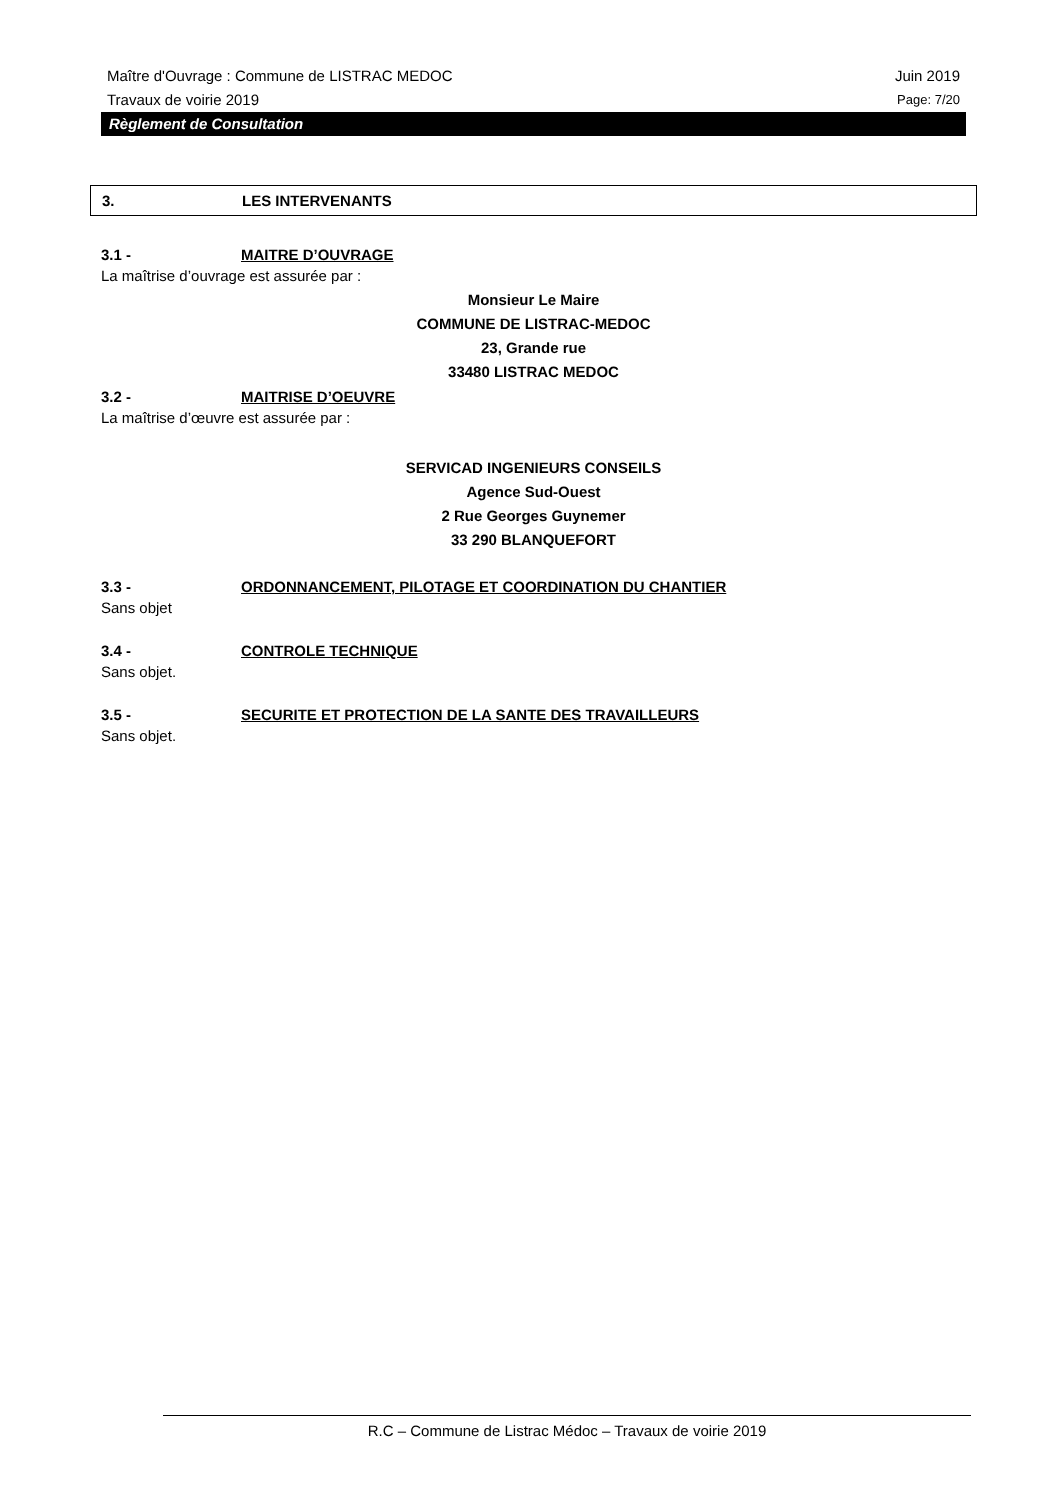Maître d'Ouvrage : Commune de LISTRAC MEDOC Juin 2019
Travaux de voirie 2019 Page: 7/20
Règlement de Consultation
3. LES INTERVENANTS
3.1 - MAITRE D’OUVRAGE
La maîtrise d’ouvrage est assurée par :
Monsieur Le Maire
COMMUNE DE LISTRAC-MEDOC
23, Grande rue
33480 LISTRAC MEDOC
3.2 - MAITRISE D’OEUVRE
La maîtrise d’œuvre est assurée par :
SERVICAD INGENIEURS CONSEILS
Agence Sud-Ouest
2 Rue Georges Guynemer
33 290 BLANQUEFORT
3.3 - ORDONNANCEMENT, PILOTAGE ET COORDINATION DU CHANTIER
Sans objet
3.4 - CONTROLE TECHNIQUE
Sans objet.
3.5 - SECURITE ET PROTECTION DE LA SANTE DES TRAVAILLEURS
Sans objet.
R.C – Commune de Listrac Médoc – Travaux de voirie 2019